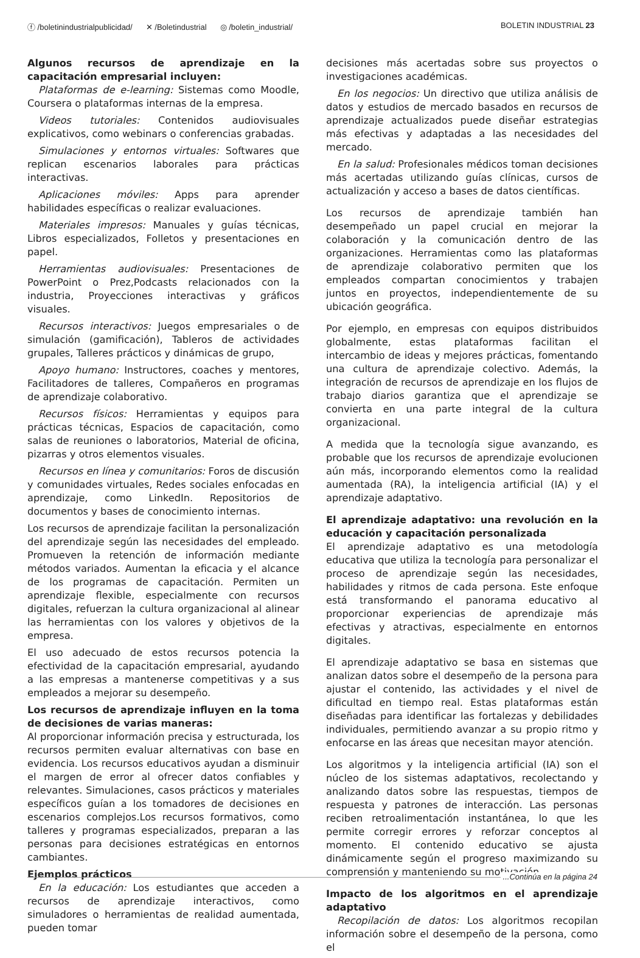ⓕ /boletinindustrialpublicidad/ ✕ /Boletindustrial ◎ /boletin_industrial/
BOLETIN INDUSTRIAL 23
Algunos recursos de aprendizaje en la capacitación empresarial incluyen:
Plataformas de e-learning: Sistemas como Moodle, Coursera o plataformas internas de la empresa.
Videos tutoriales: Contenidos audiovisuales explicativos, como webinars o conferencias grabadas.
Simulaciones y entornos virtuales: Softwares que replican escenarios laborales para prácticas interactivas.
Aplicaciones móviles: Apps para aprender habilidades específicas o realizar evaluaciones.
Materiales impresos: Manuales y guías técnicas, Libros especializados, Folletos y presentaciones en papel.
Herramientas audiovisuales: Presentaciones de PowerPoint o Prez,Podcasts relacionados con la industria, Proyecciones interactivas y gráficos visuales.
Recursos interactivos: Juegos empresariales o de simulación (gamificación), Tableros de actividades grupales, Talleres prácticos y dinámicas de grupo,
Apoyo humano: Instructores, coaches y mentores, Facilitadores de talleres, Compañeros en programas de aprendizaje colaborativo.
Recursos físicos: Herramientas y equipos para prácticas técnicas, Espacios de capacitación, como salas de reuniones o laboratorios, Material de oficina, pizarras y otros elementos visuales.
Recursos en línea y comunitarios: Foros de discusión y comunidades virtuales, Redes sociales enfocadas en aprendizaje, como LinkedIn. Repositorios de documentos y bases de conocimiento internas.
Los recursos de aprendizaje facilitan la personalización del aprendizaje según las necesidades del empleado. Promueven la retención de información mediante métodos variados. Aumentan la eficacia y el alcance de los programas de capacitación. Permiten un aprendizaje flexible, especialmente con recursos digitales, refuerzan la cultura organizacional al alinear las herramientas con los valores y objetivos de la empresa.
El uso adecuado de estos recursos potencia la efectividad de la capacitación empresarial, ayudando a las empresas a mantenerse competitivas y a sus empleados a mejorar su desempeño.
Los recursos de aprendizaje influyen en la toma de decisiones de varias maneras:
Al proporcionar información precisa y estructurada, los recursos permiten evaluar alternativas con base en evidencia. Los recursos educativos ayudan a disminuir el margen de error al ofrecer datos confiables y relevantes. Simulaciones, casos prácticos y materiales específicos guían a los tomadores de decisiones en escenarios complejos.Los recursos formativos, como talleres y programas especializados, preparan a las personas para decisiones estratégicas en entornos cambiantes.
Ejemplos prácticos
En la educación: Los estudiantes que acceden a recursos de aprendizaje interactivos, como simuladores o herramientas de realidad aumentada, pueden tomar
decisiones más acertadas sobre sus proyectos o investigaciones académicas.
En los negocios: Un directivo que utiliza análisis de datos y estudios de mercado basados en recursos de aprendizaje actualizados puede diseñar estrategias más efectivas y adaptadas a las necesidades del mercado.
En la salud: Profesionales médicos toman decisiones más acertadas utilizando guías clínicas, cursos de actualización y acceso a bases de datos científicas.
Los recursos de aprendizaje también han desempeñado un papel crucial en mejorar la colaboración y la comunicación dentro de las organizaciones. Herramientas como las plataformas de aprendizaje colaborativo permiten que los empleados compartan conocimientos y trabajen juntos en proyectos, independientemente de su ubicación geográfica.
Por ejemplo, en empresas con equipos distribuidos globalmente, estas plataformas facilitan el intercambio de ideas y mejores prácticas, fomentando una cultura de aprendizaje colectivo. Además, la integración de recursos de aprendizaje en los flujos de trabajo diarios garantiza que el aprendizaje se convierta en una parte integral de la cultura organizacional.
A medida que la tecnología sigue avanzando, es probable que los recursos de aprendizaje evolucionen aún más, incorporando elementos como la realidad aumentada (RA), la inteligencia artificial (IA) y el aprendizaje adaptativo.
El aprendizaje adaptativo: una revolución en la educación y capacitación personalizada
El aprendizaje adaptativo es una metodología educativa que utiliza la tecnología para personalizar el proceso de aprendizaje según las necesidades, habilidades y ritmos de cada persona. Este enfoque está transformando el panorama educativo al proporcionar experiencias de aprendizaje más efectivas y atractivas, especialmente en entornos digitales.
El aprendizaje adaptativo se basa en sistemas que analizan datos sobre el desempeño de la persona para ajustar el contenido, las actividades y el nivel de dificultad en tiempo real. Estas plataformas están diseñadas para identificar las fortalezas y debilidades individuales, permitiendo avanzar a su propio ritmo y enfocarse en las áreas que necesitan mayor atención.
Los algoritmos y la inteligencia artificial (IA) son el núcleo de los sistemas adaptativos, recolectando y analizando datos sobre las respuestas, tiempos de respuesta y patrones de interacción. Las personas reciben retroalimentación instantánea, lo que les permite corregir errores y reforzar conceptos al momento. El contenido educativo se ajusta dinámicamente según el progreso maximizando su comprensión y manteniendo su motivación.
Impacto de los algoritmos en el aprendizaje adaptativo
Recopilación de datos: Los algoritmos recopilan información sobre el desempeño de la persona, como el
...Continúa en la página 24